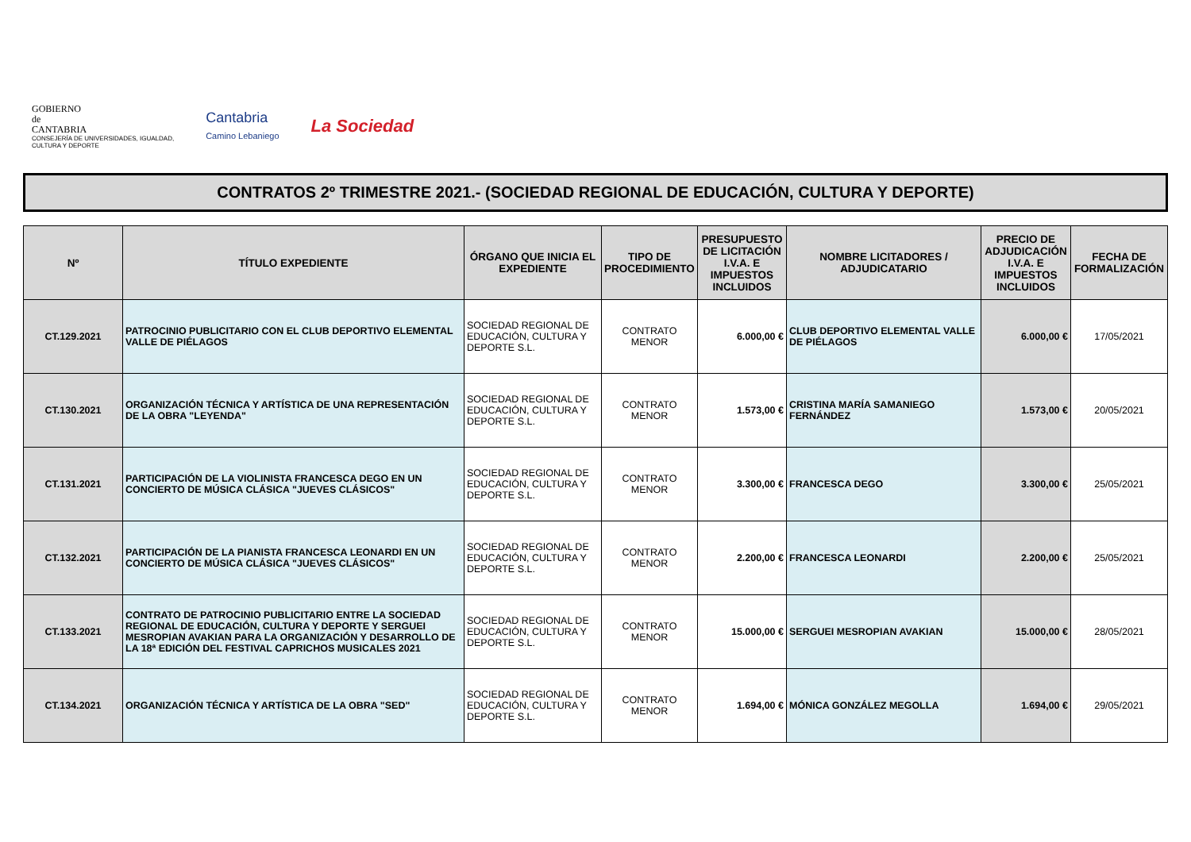GOBIERNO
de
CANTABRIA
CONSEJERÍA DE UNIVERSIDADES, IGUALDAD,
CULTURA Y DEPORTE
Cantabria
Camino Lebaniego
La Sociedad
CONTRATOS 2º TRIMESTRE 2021.- (SOCIEDAD REGIONAL DE EDUCACIÓN, CULTURA Y DEPORTE)
| Nº | TÍTULO EXPEDIENTE | ÓRGANO QUE INICIA EL EXPEDIENTE | TIPO DE PROCEDIMIENTO | PRESUPUESTO DE LICITACIÓN I.V.A. E IMPUESTOS INCLUIDOS | NOMBRE LICITADORES / ADJUDICATARIO | PRECIO DE ADJUDICACIÓN I.V.A. E IMPUESTOS INCLUIDOS | FECHA DE FORMALIZACIÓN |
| --- | --- | --- | --- | --- | --- | --- | --- |
| CT.129.2021 | PATROCINIO PUBLICITARIO CON EL CLUB DEPORTIVO ELEMENTAL VALLE DE PIÉLAGOS | SOCIEDAD REGIONAL DE EDUCACIÓN, CULTURA Y DEPORTE S.L. | CONTRATO MENOR | 6.000,00 € | CLUB DEPORTIVO ELEMENTAL VALLE DE PIÉLAGOS | 6.000,00 € | 17/05/2021 |
| CT.130.2021 | ORGANIZACIÓN TÉCNICA Y ARTÍSTICA DE UNA REPRESENTACIÓN DE LA OBRA "LEYENDA" | SOCIEDAD REGIONAL DE EDUCACIÓN, CULTURA Y DEPORTE S.L. | CONTRATO MENOR | 1.573,00 € | CRISTINA MARÍA SAMANIEGO FERNÁNDEZ | 1.573,00 € | 20/05/2021 |
| CT.131.2021 | PARTICIPACIÓN DE LA VIOLINISTA FRANCESCA DEGO EN UN CONCIERTO DE MÚSICA CLÁSICA "JUEVES CLÁSICOS" | SOCIEDAD REGIONAL DE EDUCACIÓN, CULTURA Y DEPORTE S.L. | CONTRATO MENOR | 3.300,00 € | FRANCESCA DEGO | 3.300,00 € | 25/05/2021 |
| CT.132.2021 | PARTICIPACIÓN DE LA PIANISTA FRANCESCA LEONARDI EN UN CONCIERTO DE MÚSICA CLÁSICA "JUEVES CLÁSICOS" | SOCIEDAD REGIONAL DE EDUCACIÓN, CULTURA Y DEPORTE S.L. | CONTRATO MENOR | 2.200,00 € | FRANCESCA LEONARDI | 2.200,00 € | 25/05/2021 |
| CT.133.2021 | CONTRATO DE PATROCINIO PUBLICITARIO ENTRE LA SOCIEDAD REGIONAL DE EDUCACIÓN, CULTURA Y DEPORTE Y SERGUEI MESROPIAN AVAKIAN PARA LA ORGANIZACIÓN Y DESARROLLO DE LA 18ª EDICIÓN DEL FESTIVAL CAPRICHOS MUSICALES 2021 | SOCIEDAD REGIONAL DE EDUCACIÓN, CULTURA Y DEPORTE S.L. | CONTRATO MENOR | 15.000,00 € | SERGUEI MESROPIAN AVAKIAN | 15.000,00 € | 28/05/2021 |
| CT.134.2021 | ORGANIZACIÓN TÉCNICA Y ARTÍSTICA DE LA OBRA "SED" | SOCIEDAD REGIONAL DE EDUCACIÓN, CULTURA Y DEPORTE S.L. | CONTRATO MENOR | 1.694,00 € | MÓNICA GONZÁLEZ MEGOLLA | 1.694,00 € | 29/05/2021 |